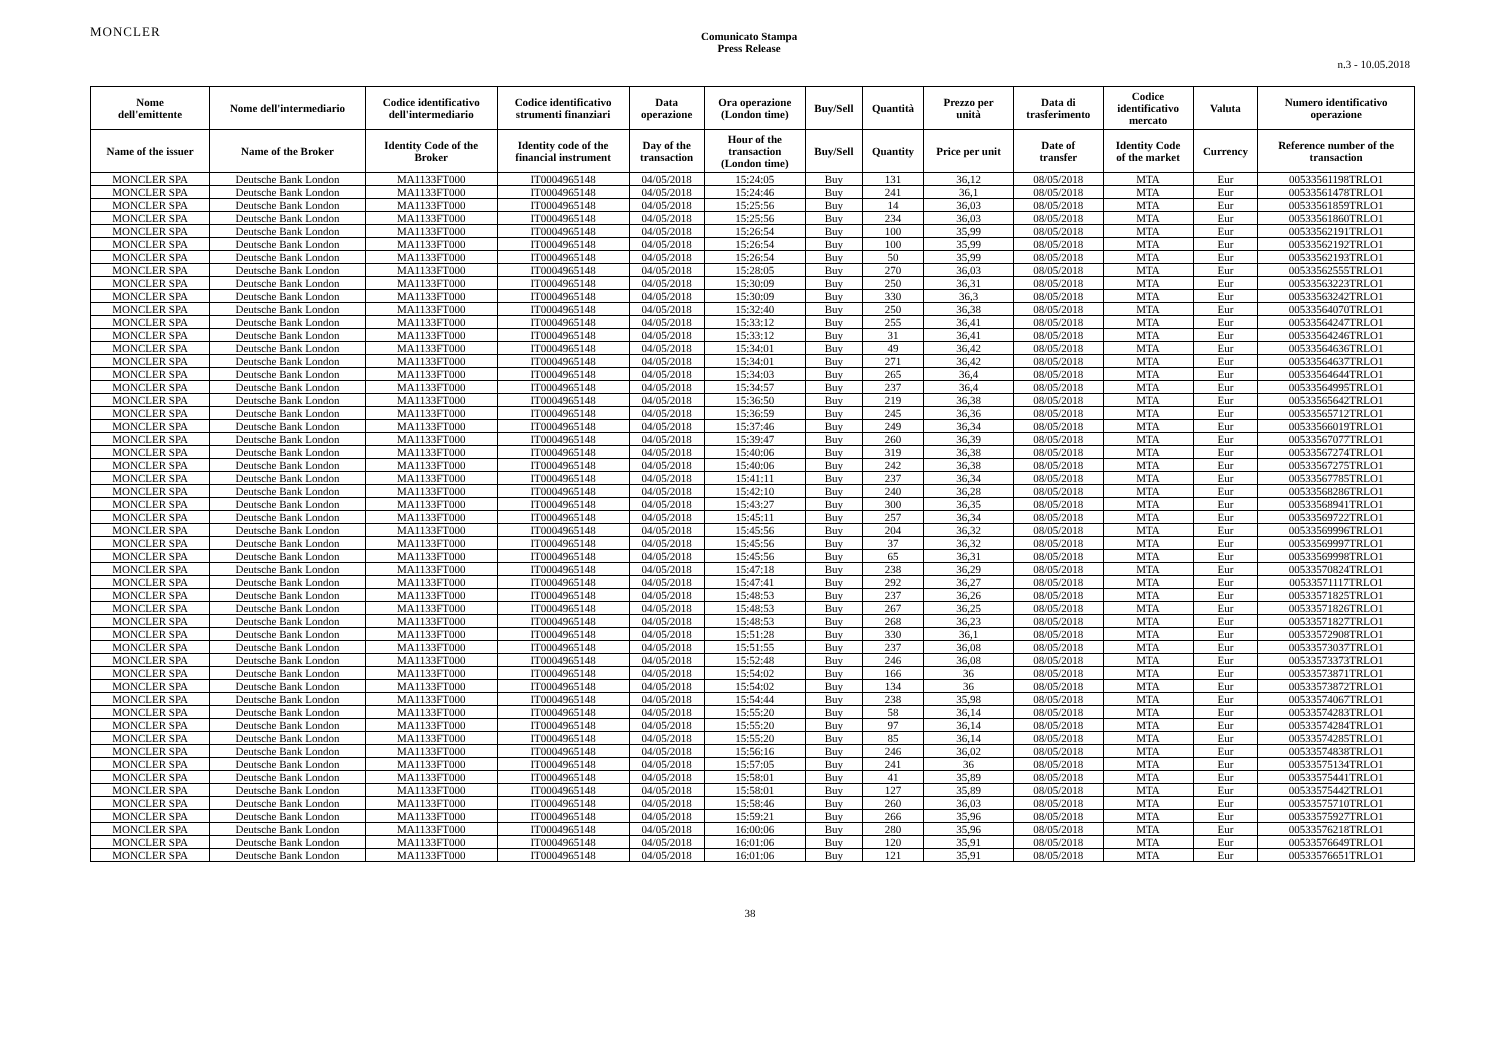MONCLER
Comunicato Stampa
Press Release
n.3 - 10.05.2018
| Nome dell'emittente | Nome dell'intermediario | Codice identificativo dell'intermediario | Codice identificativo strumenti finanziari | Data operazione | Ora operazione (London time) | Buy/Sell | Quantità | Prezzo per unità | Data di trasferimento | Codice identificativo mercato | Valuta | Numero identificativo operazione |
| --- | --- | --- | --- | --- | --- | --- | --- | --- | --- | --- | --- | --- |
| Name of the issuer | Name of the Broker | Identity Code of the Broker | Identity code of the financial instrument | Day of the transaction | Hour of the transaction (London time) | Buy/Sell | Quantity | Price per unit | Date of transfer | Identity Code of the market | Currency | Reference number of the transaction |
| MONCLER SPA | Deutsche Bank London | MA1133FT000 | IT0004965148 | 04/05/2018 | 15:24:05 | Buy | 131 | 36,12 | 08/05/2018 | MTA | Eur | 00533561198TRLO1 |
| MONCLER SPA | Deutsche Bank London | MA1133FT000 | IT0004965148 | 04/05/2018 | 15:24:46 | Buy | 241 | 36,1 | 08/05/2018 | MTA | Eur | 00533561478TRLO1 |
| MONCLER SPA | Deutsche Bank London | MA1133FT000 | IT0004965148 | 04/05/2018 | 15:25:56 | Buy | 14 | 36,03 | 08/05/2018 | MTA | Eur | 00533561859TRLO1 |
| MONCLER SPA | Deutsche Bank London | MA1133FT000 | IT0004965148 | 04/05/2018 | 15:25:56 | Buy | 234 | 36,03 | 08/05/2018 | MTA | Eur | 00533561860TRLO1 |
| MONCLER SPA | Deutsche Bank London | MA1133FT000 | IT0004965148 | 04/05/2018 | 15:26:54 | Buy | 100 | 35,99 | 08/05/2018 | MTA | Eur | 00533562191TRLO1 |
| MONCLER SPA | Deutsche Bank London | MA1133FT000 | IT0004965148 | 04/05/2018 | 15:26:54 | Buy | 100 | 35,99 | 08/05/2018 | MTA | Eur | 00533562192TRLO1 |
| MONCLER SPA | Deutsche Bank London | MA1133FT000 | IT0004965148 | 04/05/2018 | 15:26:54 | Buy | 50 | 35,99 | 08/05/2018 | MTA | Eur | 00533562193TRLO1 |
| MONCLER SPA | Deutsche Bank London | MA1133FT000 | IT0004965148 | 04/05/2018 | 15:28:05 | Buy | 270 | 36,03 | 08/05/2018 | MTA | Eur | 00533562555TRLO1 |
| MONCLER SPA | Deutsche Bank London | MA1133FT000 | IT0004965148 | 04/05/2018 | 15:30:09 | Buy | 250 | 36,31 | 08/05/2018 | MTA | Eur | 00533563223TRLO1 |
| MONCLER SPA | Deutsche Bank London | MA1133FT000 | IT0004965148 | 04/05/2018 | 15:30:09 | Buy | 330 | 36,3 | 08/05/2018 | MTA | Eur | 00533563242TRLO1 |
| MONCLER SPA | Deutsche Bank London | MA1133FT000 | IT0004965148 | 04/05/2018 | 15:32:40 | Buy | 250 | 36,38 | 08/05/2018 | MTA | Eur | 00533564070TRLO1 |
| MONCLER SPA | Deutsche Bank London | MA1133FT000 | IT0004965148 | 04/05/2018 | 15:33:12 | Buy | 255 | 36,41 | 08/05/2018 | MTA | Eur | 00533564247TRLO1 |
| MONCLER SPA | Deutsche Bank London | MA1133FT000 | IT0004965148 | 04/05/2018 | 15:33:12 | Buy | 31 | 36,41 | 08/05/2018 | MTA | Eur | 00533564246TRLO1 |
| MONCLER SPA | Deutsche Bank London | MA1133FT000 | IT0004965148 | 04/05/2018 | 15:34:01 | Buy | 49 | 36,42 | 08/05/2018 | MTA | Eur | 00533564636TRLO1 |
| MONCLER SPA | Deutsche Bank London | MA1133FT000 | IT0004965148 | 04/05/2018 | 15:34:01 | Buy | 271 | 36,42 | 08/05/2018 | MTA | Eur | 00533564637TRLO1 |
| MONCLER SPA | Deutsche Bank London | MA1133FT000 | IT0004965148 | 04/05/2018 | 15:34:03 | Buy | 265 | 36,4 | 08/05/2018 | MTA | Eur | 00533564644TRLO1 |
| MONCLER SPA | Deutsche Bank London | MA1133FT000 | IT0004965148 | 04/05/2018 | 15:34:57 | Buy | 237 | 36,4 | 08/05/2018 | MTA | Eur | 00533564995TRLO1 |
| MONCLER SPA | Deutsche Bank London | MA1133FT000 | IT0004965148 | 04/05/2018 | 15:36:50 | Buy | 219 | 36,38 | 08/05/2018 | MTA | Eur | 00533565642TRLO1 |
| MONCLER SPA | Deutsche Bank London | MA1133FT000 | IT0004965148 | 04/05/2018 | 15:36:59 | Buy | 245 | 36,36 | 08/05/2018 | MTA | Eur | 00533565712TRLO1 |
| MONCLER SPA | Deutsche Bank London | MA1133FT000 | IT0004965148 | 04/05/2018 | 15:37:46 | Buy | 249 | 36,34 | 08/05/2018 | MTA | Eur | 00533566019TRLO1 |
| MONCLER SPA | Deutsche Bank London | MA1133FT000 | IT0004965148 | 04/05/2018 | 15:39:47 | Buy | 260 | 36,39 | 08/05/2018 | MTA | Eur | 00533567077TRLO1 |
| MONCLER SPA | Deutsche Bank London | MA1133FT000 | IT0004965148 | 04/05/2018 | 15:40:06 | Buy | 319 | 36,38 | 08/05/2018 | MTA | Eur | 00533567274TRLO1 |
| MONCLER SPA | Deutsche Bank London | MA1133FT000 | IT0004965148 | 04/05/2018 | 15:40:06 | Buy | 242 | 36,38 | 08/05/2018 | MTA | Eur | 00533567275TRLO1 |
| MONCLER SPA | Deutsche Bank London | MA1133FT000 | IT0004965148 | 04/05/2018 | 15:41:11 | Buy | 237 | 36,34 | 08/05/2018 | MTA | Eur | 00533567785TRLO1 |
| MONCLER SPA | Deutsche Bank London | MA1133FT000 | IT0004965148 | 04/05/2018 | 15:42:10 | Buy | 240 | 36,28 | 08/05/2018 | MTA | Eur | 00533568286TRLO1 |
| MONCLER SPA | Deutsche Bank London | MA1133FT000 | IT0004965148 | 04/05/2018 | 15:43:27 | Buy | 300 | 36,35 | 08/05/2018 | MTA | Eur | 00533568941TRLO1 |
| MONCLER SPA | Deutsche Bank London | MA1133FT000 | IT0004965148 | 04/05/2018 | 15:45:11 | Buy | 257 | 36,34 | 08/05/2018 | MTA | Eur | 00533569722TRLO1 |
| MONCLER SPA | Deutsche Bank London | MA1133FT000 | IT0004965148 | 04/05/2018 | 15:45:56 | Buy | 204 | 36,32 | 08/05/2018 | MTA | Eur | 00533569996TRLO1 |
| MONCLER SPA | Deutsche Bank London | MA1133FT000 | IT0004965148 | 04/05/2018 | 15:45:56 | Buy | 37 | 36,32 | 08/05/2018 | MTA | Eur | 00533569997TRLO1 |
| MONCLER SPA | Deutsche Bank London | MA1133FT000 | IT0004965148 | 04/05/2018 | 15:45:56 | Buy | 65 | 36,31 | 08/05/2018 | MTA | Eur | 00533569998TRLO1 |
| MONCLER SPA | Deutsche Bank London | MA1133FT000 | IT0004965148 | 04/05/2018 | 15:47:18 | Buy | 238 | 36,29 | 08/05/2018 | MTA | Eur | 00533570824TRLO1 |
| MONCLER SPA | Deutsche Bank London | MA1133FT000 | IT0004965148 | 04/05/2018 | 15:47:41 | Buy | 292 | 36,27 | 08/05/2018 | MTA | Eur | 00533571117TRLO1 |
| MONCLER SPA | Deutsche Bank London | MA1133FT000 | IT0004965148 | 04/05/2018 | 15:48:53 | Buy | 237 | 36,26 | 08/05/2018 | MTA | Eur | 00533571825TRLO1 |
| MONCLER SPA | Deutsche Bank London | MA1133FT000 | IT0004965148 | 04/05/2018 | 15:48:53 | Buy | 267 | 36,25 | 08/05/2018 | MTA | Eur | 00533571826TRLO1 |
| MONCLER SPA | Deutsche Bank London | MA1133FT000 | IT0004965148 | 04/05/2018 | 15:48:53 | Buy | 268 | 36,23 | 08/05/2018 | MTA | Eur | 00533571827TRLO1 |
| MONCLER SPA | Deutsche Bank London | MA1133FT000 | IT0004965148 | 04/05/2018 | 15:51:28 | Buy | 330 | 36,1 | 08/05/2018 | MTA | Eur | 00533572908TRLO1 |
| MONCLER SPA | Deutsche Bank London | MA1133FT000 | IT0004965148 | 04/05/2018 | 15:51:55 | Buy | 237 | 36,08 | 08/05/2018 | MTA | Eur | 00533573037TRLO1 |
| MONCLER SPA | Deutsche Bank London | MA1133FT000 | IT0004965148 | 04/05/2018 | 15:52:48 | Buy | 246 | 36,08 | 08/05/2018 | MTA | Eur | 00533573373TRLO1 |
| MONCLER SPA | Deutsche Bank London | MA1133FT000 | IT0004965148 | 04/05/2018 | 15:54:02 | Buy | 166 | 36 | 08/05/2018 | MTA | Eur | 00533573871TRLO1 |
| MONCLER SPA | Deutsche Bank London | MA1133FT000 | IT0004965148 | 04/05/2018 | 15:54:02 | Buy | 134 | 36 | 08/05/2018 | MTA | Eur | 00533573872TRLO1 |
| MONCLER SPA | Deutsche Bank London | MA1133FT000 | IT0004965148 | 04/05/2018 | 15:54:44 | Buy | 238 | 35,98 | 08/05/2018 | MTA | Eur | 00533574067TRLO1 |
| MONCLER SPA | Deutsche Bank London | MA1133FT000 | IT0004965148 | 04/05/2018 | 15:55:20 | Buy | 58 | 36,14 | 08/05/2018 | MTA | Eur | 00533574283TRLO1 |
| MONCLER SPA | Deutsche Bank London | MA1133FT000 | IT0004965148 | 04/05/2018 | 15:55:20 | Buy | 97 | 36,14 | 08/05/2018 | MTA | Eur | 00533574284TRLO1 |
| MONCLER SPA | Deutsche Bank London | MA1133FT000 | IT0004965148 | 04/05/2018 | 15:55:20 | Buy | 85 | 36,14 | 08/05/2018 | MTA | Eur | 00533574285TRLO1 |
| MONCLER SPA | Deutsche Bank London | MA1133FT000 | IT0004965148 | 04/05/2018 | 15:56:16 | Buy | 246 | 36,02 | 08/05/2018 | MTA | Eur | 00533574838TRLO1 |
| MONCLER SPA | Deutsche Bank London | MA1133FT000 | IT0004965148 | 04/05/2018 | 15:57:05 | Buy | 241 | 36 | 08/05/2018 | MTA | Eur | 00533575134TRLO1 |
| MONCLER SPA | Deutsche Bank London | MA1133FT000 | IT0004965148 | 04/05/2018 | 15:58:01 | Buy | 41 | 35,89 | 08/05/2018 | MTA | Eur | 00533575441TRLO1 |
| MONCLER SPA | Deutsche Bank London | MA1133FT000 | IT0004965148 | 04/05/2018 | 15:58:01 | Buy | 127 | 35,89 | 08/05/2018 | MTA | Eur | 00533575442TRLO1 |
| MONCLER SPA | Deutsche Bank London | MA1133FT000 | IT0004965148 | 04/05/2018 | 15:58:46 | Buy | 260 | 36,03 | 08/05/2018 | MTA | Eur | 00533575710TRLO1 |
| MONCLER SPA | Deutsche Bank London | MA1133FT000 | IT0004965148 | 04/05/2018 | 15:59:21 | Buy | 266 | 35,96 | 08/05/2018 | MTA | Eur | 00533575927TRLO1 |
| MONCLER SPA | Deutsche Bank London | MA1133FT000 | IT0004965148 | 04/05/2018 | 16:00:06 | Buy | 280 | 35,96 | 08/05/2018 | MTA | Eur | 00533576218TRLO1 |
| MONCLER SPA | Deutsche Bank London | MA1133FT000 | IT0004965148 | 04/05/2018 | 16:01:06 | Buy | 120 | 35,91 | 08/05/2018 | MTA | Eur | 00533576649TRLO1 |
| MONCLER SPA | Deutsche Bank London | MA1133FT000 | IT0004965148 | 04/05/2018 | 16:01:06 | Buy | 121 | 35,91 | 08/05/2018 | MTA | Eur | 00533576651TRLO1 |
38